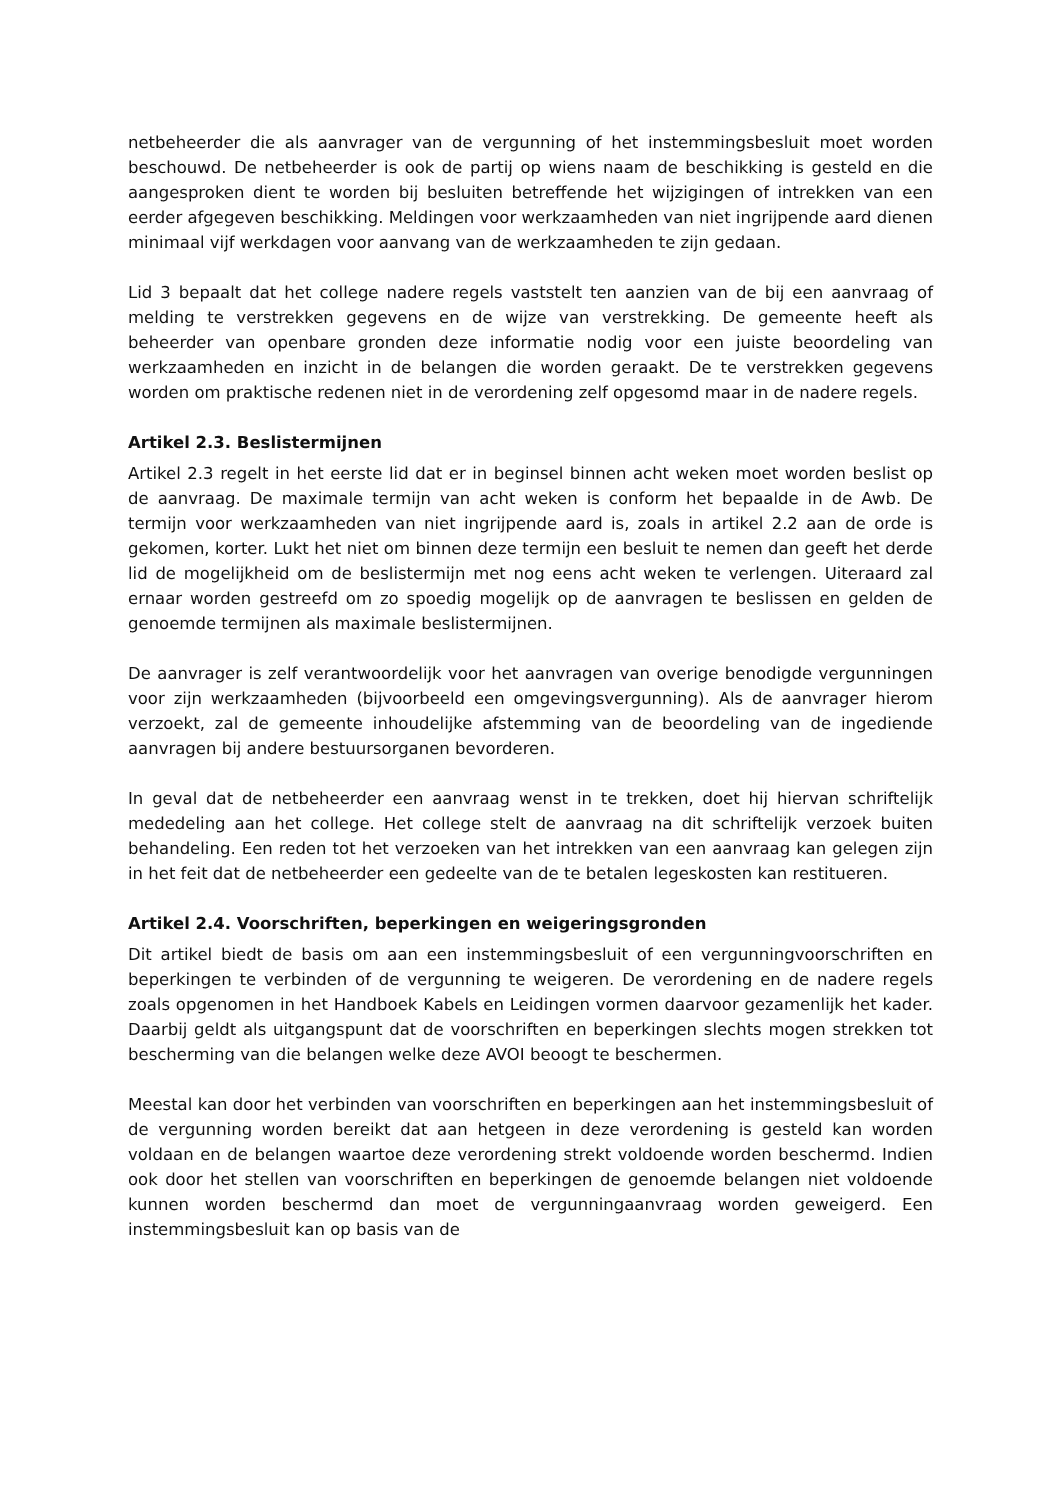netbeheerder die als aanvrager van de vergunning of het instemmingsbesluit moet worden beschouwd. De netbeheerder is ook de partij op wiens naam de beschikking is gesteld en die aangesproken dient te worden bij besluiten betreffende het wijzigingen of intrekken van een eerder afgegeven beschikking. Meldingen voor werkzaamheden van niet ingrijpende aard dienen minimaal vijf werkdagen voor aanvang van de werkzaamheden te zijn gedaan.
Lid 3 bepaalt dat het college nadere regels vaststelt ten aanzien van de bij een aanvraag of melding te verstrekken gegevens en de wijze van verstrekking. De gemeente heeft als beheerder van openbare gronden deze informatie nodig voor een juiste beoordeling van werkzaamheden en inzicht in de belangen die worden geraakt. De te verstrekken gegevens worden om praktische redenen niet in de verordening zelf opgesomd maar in de nadere regels.
Artikel 2.3. Beslistermijnen
Artikel 2.3 regelt in het eerste lid dat er in beginsel binnen acht weken moet worden beslist op de aanvraag. De maximale termijn van acht weken is conform het bepaalde in de Awb. De termijn voor werkzaamheden van niet ingrijpende aard is, zoals in artikel 2.2 aan de orde is gekomen, korter. Lukt het niet om binnen deze termijn een besluit te nemen dan geeft het derde lid de mogelijkheid om de beslistermijn met nog eens acht weken te verlengen. Uiteraard zal ernaar worden gestreefd om zo spoedig mogelijk op de aanvragen te beslissen en gelden de genoemde termijnen als maximale beslistermijnen.
De aanvrager is zelf verantwoordelijk voor het aanvragen van overige benodigde vergunningen voor zijn werkzaamheden (bijvoorbeeld een omgevingsvergunning). Als de aanvrager hierom verzoekt, zal de gemeente inhoudelijke afstemming van de beoordeling van de ingediende aanvragen bij andere bestuursorganen bevorderen.
In geval dat de netbeheerder een aanvraag wenst in te trekken, doet hij hiervan schriftelijk mededeling aan het college. Het college stelt de aanvraag na dit schriftelijk verzoek buiten behandeling. Een reden tot het verzoeken van het intrekken van een aanvraag kan gelegen zijn in het feit dat de netbeheerder een gedeelte van de te betalen legeskosten kan restitueren.
Artikel 2.4. Voorschriften, beperkingen en weigeringsgronden
Dit artikel biedt de basis om aan een instemmingsbesluit of een vergunningvoorschriften en beperkingen te verbinden of de vergunning te weigeren. De verordening en de nadere regels zoals opgenomen in het Handboek Kabels en Leidingen vormen daarvoor gezamenlijk het kader. Daarbij geldt als uitgangspunt dat de voorschriften en beperkingen slechts mogen strekken tot bescherming van die belangen welke deze AVOI beoogt te beschermen.
Meestal kan door het verbinden van voorschriften en beperkingen aan het instemmingsbesluit of de vergunning worden bereikt dat aan hetgeen in deze verordening is gesteld kan worden voldaan en de belangen waartoe deze verordening strekt voldoende worden beschermd. Indien ook door het stellen van voorschriften en beperkingen de genoemde belangen niet voldoende kunnen worden beschermd dan moet de vergunningaanvraag worden geweigerd. Een instemmingsbesluit kan op basis van de